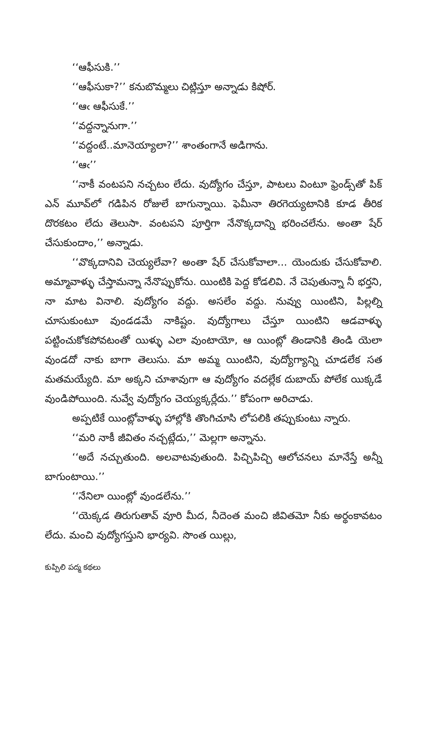‘‘ఆఫీసుకి.’’
‘‘ఆఫీసుకా?’’ కనుబొమ్మలు చిట్లిస్తూ అన్నాడు కిషోర్.
‘‘ఆఁ ఆఫీసుకే.’’
‘‘వద్దన్నానుగా.’’
‘‘వద్దంటే..మానెయ్యాలా?’’ శాంతంగానే అడిగాను.
‘‘ఆఁ’’
‘‘నాకీ వంటపని నచ్చటం లేదు. వుద్యోగం చేస్తూ, పాటలు వింటూ ఫ్రెండ్స్‌తో పిక్ ఎన్ మూవ్‌లో గడిపిన రోజులే బాగున్నాయి. ఫెమీనా తిరగెయ్యటానికి కూడ తీరిక దొరకటం లేదు తెలుసా. వంటపని పూర్తిగా నేనొక్కదాన్ని భరించలేను. అంతా షేర్ చేసుకుందాం,’’ అన్నాడు.
‘‘వొక్కదానివి చెయ్యలేవా? అంతా షేర్ చేసుకోవాలా... యెందుకు చేసుకోవాలి. అమ్మావాళ్ళు చేస్తామన్నా నేనొప్పుకోను. యింటికి పెద్ద కోడలివి. నే చెపుతున్నా నీ భర్తని, నా మాట వినాలి. వుద్యోగం వద్దు. అసలేం వద్దు. నువ్వు యింటిని, పిల్లల్ని చూసుకుంటూ వుండడమే నాకిష్టం. వుద్యోగాలు చేస్తూ యింటిని ఆడవాళ్ళు పట్టించుకోకపోవటంతో యిళ్ళు ఎలా వుంటాయో, ఆ యింట్లో తిండానికి తిండి యెలా వుండదో నాకు బాగా తెలుసు. మా అమ్మ యింటిని, వుద్యోగ్యాన్ని చూడలేక సత మతమయ్యేది. మా అక్కని చూశావుగా ఆ వుద్యోగం వదల్లేక దుబాయ్ పోలేక యిక్కడే వుండిపోయింది. నువ్వే వుద్యోగం చెయ్యక్కర్లేదు.’’ కోపంగా అరిచాడు.
అప్పటికే యింట్లోవాళ్ళు హాల్లోకి తొంగిచూసి లోపలికి తప్పుకుంటు న్నారు.
‘‘మరి నాకీ జీవితం నచ్చట్లేదు,’’ మెల్లగా అన్నాను.
‘‘అదే నచ్చుతుంది. అలవాటవుతుంది. పిచ్చిపిచ్చి ఆలోచనలు మానేస్తే అన్నీ బాగుంటాయి.’’
‘‘నేనిలా యింట్లో వుండలేను.’’
‘‘యెక్కడ తిరుగుతావ్ వూరి మీద, నీదెంత మంచి జీవితమో నీకు అర్థంకావటం లేదు. మంచి వుద్యోగస్తుని భార్యవి. సొంత యిల్లు,
కుప్పిలి పద్మ కథలు